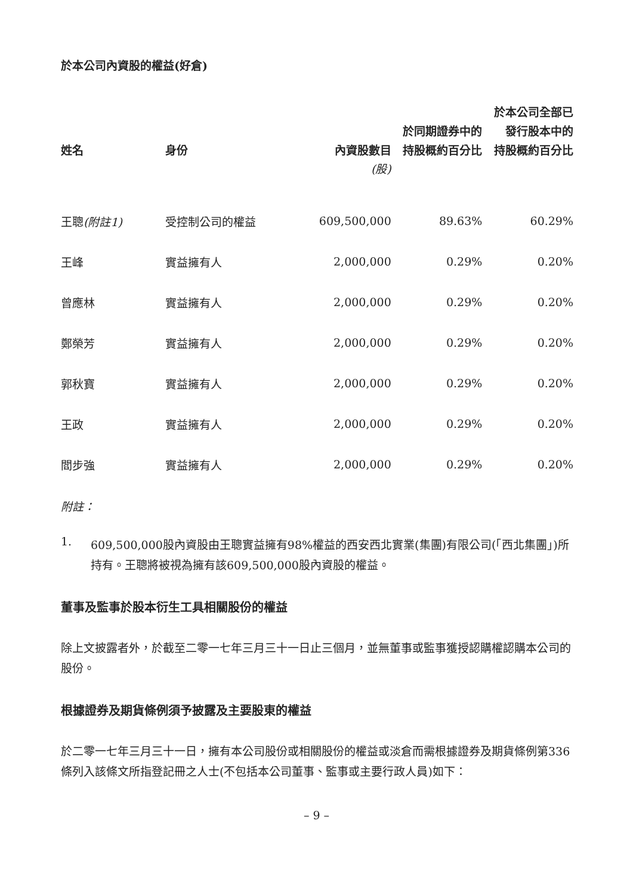於本公司內資股的權益(好倉)
| 姓名 | 身份 | 內資股數目 | 於同期證券中的 持股概約百分比 | 於本公司全部已 發行股本中的 持股概約百分比 |
| --- | --- | --- | --- | --- |
| | | (股) | | |
| 王聰 (附註1) | 受控制公司的權益 | 609,500,000 | 89.63% | 60.29% |
| 王峰 | 實益擁有人 | 2,000,000 | 0.29% | 0.20% |
| 曾應林 | 實益擁有人 | 2,000,000 | 0.29% | 0.20% |
| 鄭榮芳 | 實益擁有人 | 2,000,000 | 0.29% | 0.20% |
| 郭秋寶 | 實益擁有人 | 2,000,000 | 0.29% | 0.20% |
| 王政 | 實益擁有人 | 2,000,000 | 0.29% | 0.20% |
| 閻步強 | 實益擁有人 | 2,000,000 | 0.29% | 0.20% |
附註：
1.
609,500,000股內資股由王聰實益擁有98%權益的西安西北實業(集團)有限公司(「西北集團」)所持有。王聰將被視為擁有該609,500,000股內資股的權益。
董事及監事於股本衍生工具相關股份的權益
除上文披露者外，於截至二零一七年三月三十一日止三個月，並無董事或監事獲授認購權認購本公司的股份。
根據證券及期貨條例須予披露及主要股東的權益
於二零一七年三月三十一日，擁有本公司股份或相關股份的權益或淡倉而需根據證券及期貨條例第336條列入該條文所指登記冊之人士(不包括本公司董事、監事或主要行政人員)如下：
– 9 –